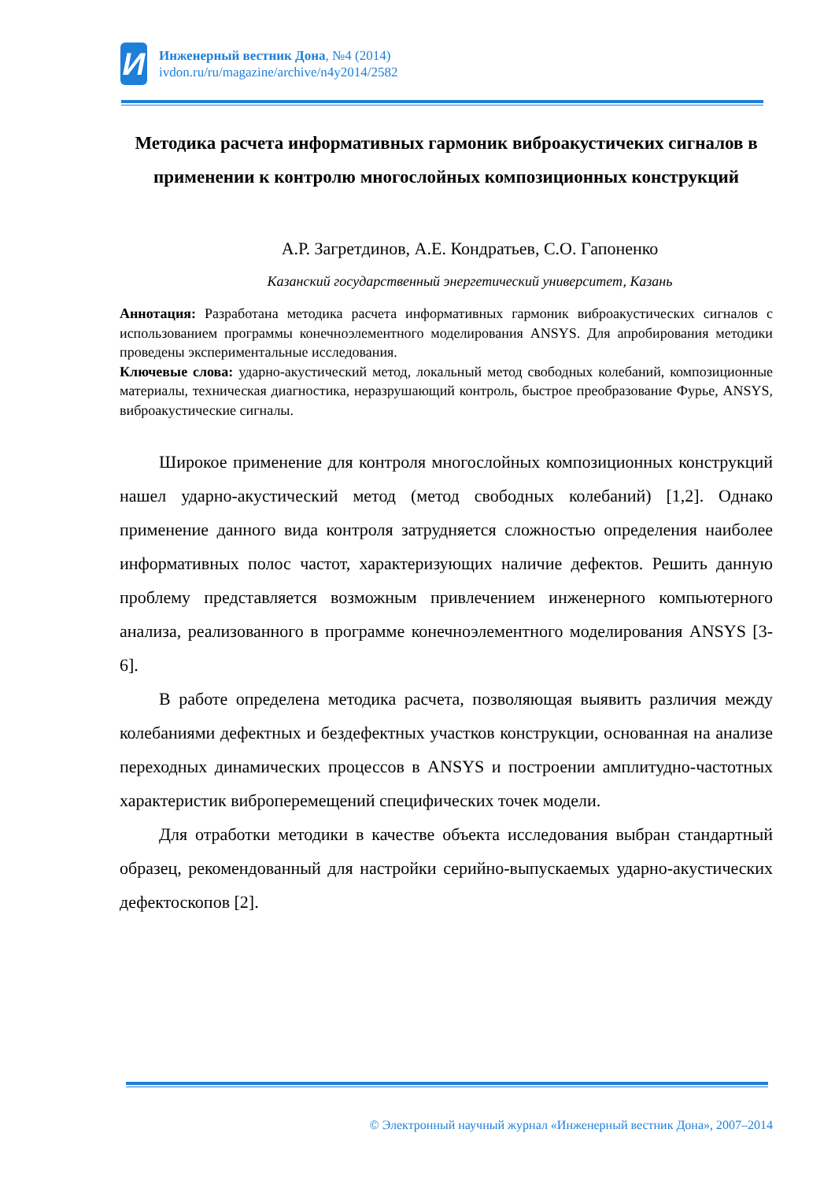И
Инженерный вестник Дона, №4 (2014)
ivdon.ru/ru/magazine/archive/n4y2014/2582
Методика расчета информативных гармоник виброакустичеких сигналов в применении к контролю многослойных композиционных конструкций
А.Р. Загретдинов, А.Е. Кондратьев, С.О. Гапоненко
Казанский государственный энергетический университет, Казань
Аннотация: Разработана методика расчета информативных гармоник виброакустических сигналов с использованием программы конечноэлементного моделирования ANSYS. Для апробирования методики проведены экспериментальные исследования.
Ключевые слова: ударно-акустический метод, локальный метод свободных колебаний, композиционные материалы, техническая диагностика, неразрушающий контроль, быстрое преобразование Фурье, ANSYS, виброакустические сигналы.
Широкое применение для контроля многослойных композиционных конструкций нашел ударно-акустический метод (метод свободных колебаний) [1,2]. Однако применение данного вида контроля затрудняется сложностью определения наиболее информативных полос частот, характеризующих наличие дефектов. Решить данную проблему представляется возможным привлечением инженерного компьютерного анализа, реализованного в программе конечноэлементного моделирования ANSYS [3-6].
В работе определена методика расчета, позволяющая выявить различия между колебаниями дефектных и бездефектных участков конструкции, основанная на анализе переходных динамических процессов в ANSYS и построении амплитудно-частотных характеристик виброперемещений специфических точек модели.
Для отработки методики в качестве объекта исследования выбран стандартный образец, рекомендованный для настройки серийно-выпускаемых ударно-акустических дефектоскопов [2].
© Электронный научный журнал «Инженерный вестник Дона», 2007–2014